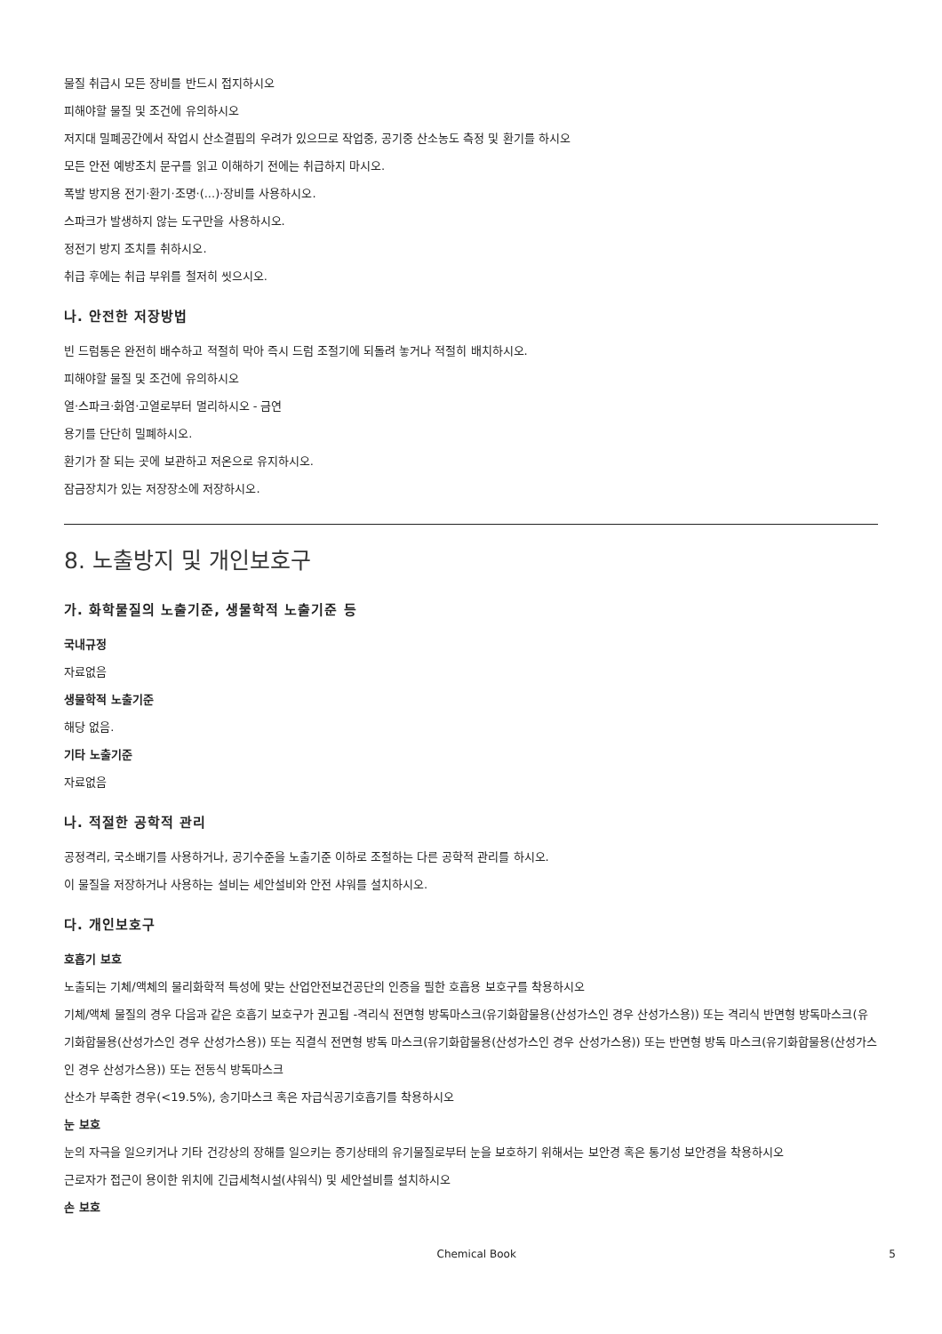물질 취급시 모든 장비를 반드시 접지하시오
피해야할 물질 및 조건에 유의하시오
저지대 밀폐공간에서 작업시 산소결핍의 우려가 있으므로 작업중, 공기중 산소농도 측정 및 환기를 하시오
모든 안전 예방조치 문구를 읽고 이해하기 전에는 취급하지 마시오.
폭발 방지용 전기·환기·조명·(...)·장비를 사용하시오.
스파크가 발생하지 않는 도구만을 사용하시오.
정전기 방지 조치를 취하시오.
취급 후에는 취급 부위를 철저히 씻으시오.
나. 안전한 저장방법
빈 드럼통은 완전히 배수하고 적절히 막아 즉시 드럼 조절기에 되돌려 놓거나 적절히 배치하시오.
피해야할 물질 및 조건에 유의하시오
열·스파크·화염·고열로부터 멀리하시오 - 금연
용기를 단단히 밀폐하시오.
환기가 잘 되는 곳에 보관하고 저온으로 유지하시오.
잠금장치가 있는 저장장소에 저장하시오.
8. 노출방지 및 개인보호구
가. 화학물질의 노출기준, 생물학적 노출기준 등
국내규정
자료없음
생물학적 노출기준
해당 없음.
기타 노출기준
자료없음
나. 적절한 공학적 관리
공정격리, 국소배기를 사용하거나, 공기수준을 노출기준 이하로 조절하는 다른 공학적 관리를 하시오.
이 물질을 저장하거나 사용하는 설비는 세안설비와 안전 샤워를 설치하시오.
다. 개인보호구
호흡기 보호
노출되는 기체/액체의 물리화학적 특성에 맞는 산업안전보건공단의 인증을 필한 호흡용 보호구를 착용하시오
기체/액체 물질의 경우 다음과 같은 호흡기 보호구가 권고됨 -격리식 전면형 방독마스크(유기화합물용(산성가스인 경우 산성가스용)) 또는 격리식 반면형 방독마스크(유기화합물용(산성가스인 경우 산성가스용)) 또는 직결식 전면형 방독 마스크(유기화합물용(산성가스인 경우 산성가스용)) 또는 반면형 방독 마스크(유기화합물용(산성가스인 경우 산성가스용)) 또는 전동식 방독마스크
산소가 부족한 경우(<19.5%), 송기마스크 혹은 자급식공기호흡기를 착용하시오
눈 보호
눈의 자극을 일으키거나 기타 건강상의 장해를 일으키는 증기상태의 유기물질로부터 눈을 보호하기 위해서는 보안경 혹은 통기성 보안경을 착용하시오
근로자가 접근이 용이한 위치에 긴급세척시설(샤워식) 및 세안설비를 설치하시오
손 보호
Chemical Book 5